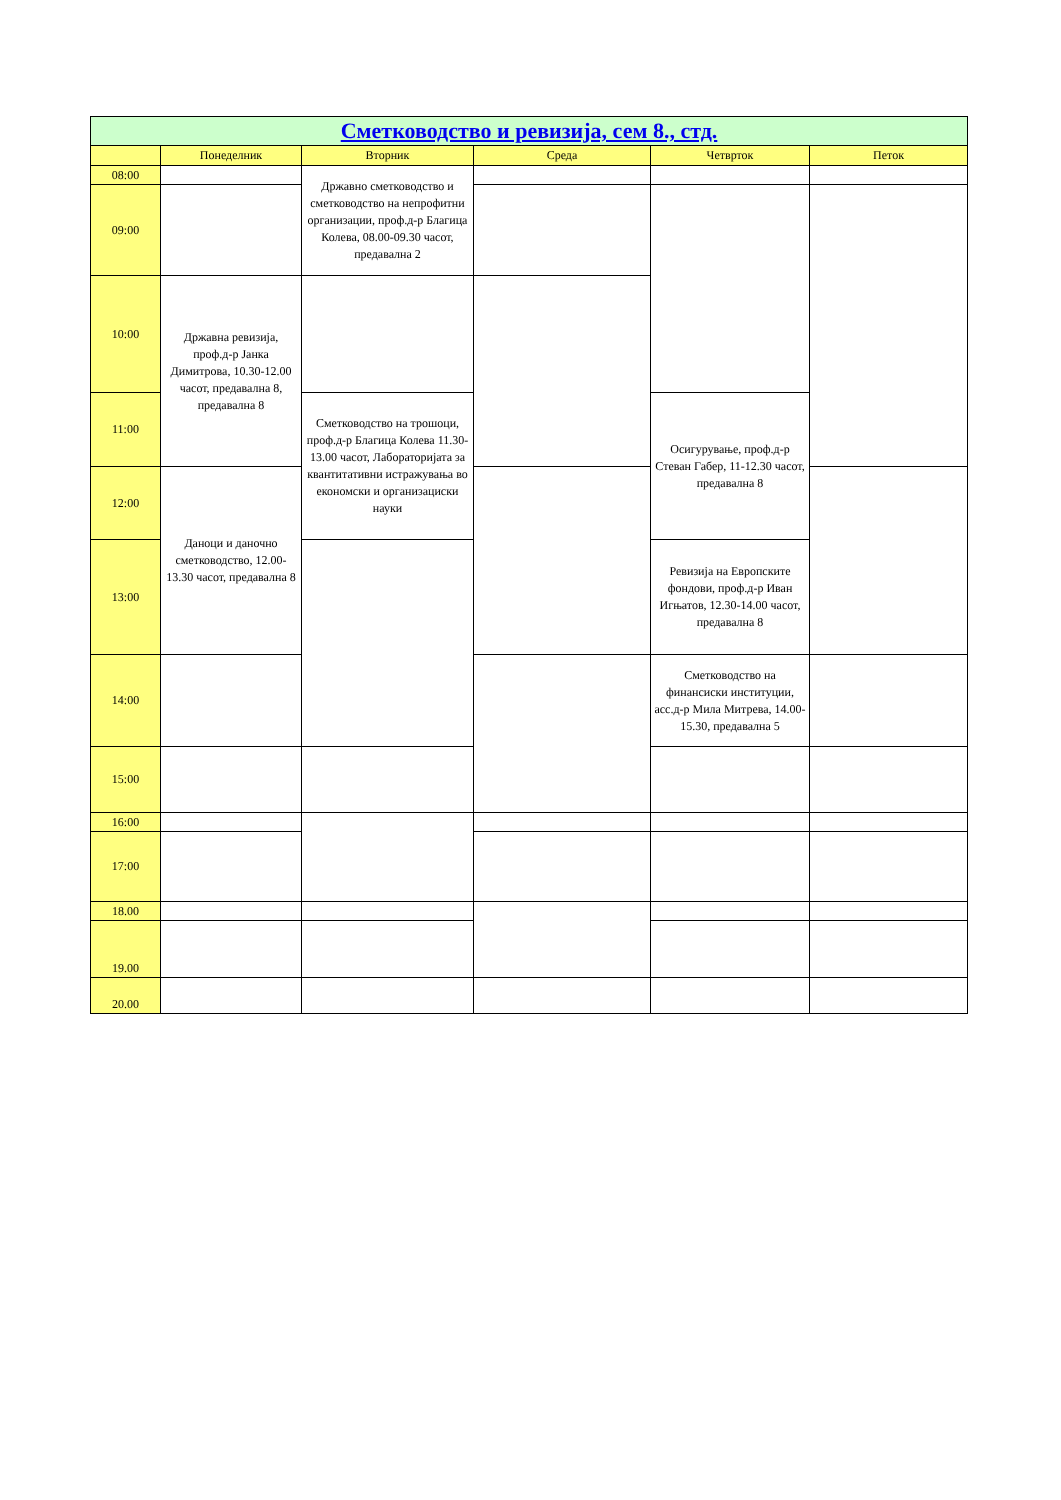| Сметководство и ревизија, сем 8., стд. | | | | | |
| --- | --- | --- | --- | --- | --- |
| | Понеделник | Вторник | Среда | Четврток | Петок |
| 08:00 | | Државно сметководство и сметководство на непрофитни организации, проф.д-р Благица Колева, 08.00-09.30 часот, предавална 2 | | | |
| 09:00 | | | | | |
| 10:00 | Државна ревизија, проф.д-р Јанка Димитрова, 10.30-12.00 часот, предавална 8, предавална 8 | | | | |
| 11:00 | | Сметководство на трошоци, проф.д-р Благица Колева 11.30-13.00 часот, Лабораторијата за квантитативни истражувања во економски и организациски науки | | Осигурување, проф.д-р Стеван Габер, 11-12.30 часот, предавална 8 | |
| 12:00 | Даноци и даночно сметководство, 12.00-13.30 часот, предавална 8 | | | | |
| 13:00 | | | | Ревизија на Европските фондови, проф.д-р Иван Игњатов, 12.30-14.00 часот, предавална 8 | |
| 14:00 | | | | Сметководство на финансиски институции, асс.д-р Мила Митрева, 14.00-15.30, предавална 5 | |
| 15:00 | | | | | |
| 16:00 | | | | | |
| 17:00 | | | | | |
| 18.00 | | | | | |
| 19.00 | | | | | |
| 20.00 | | | | | |